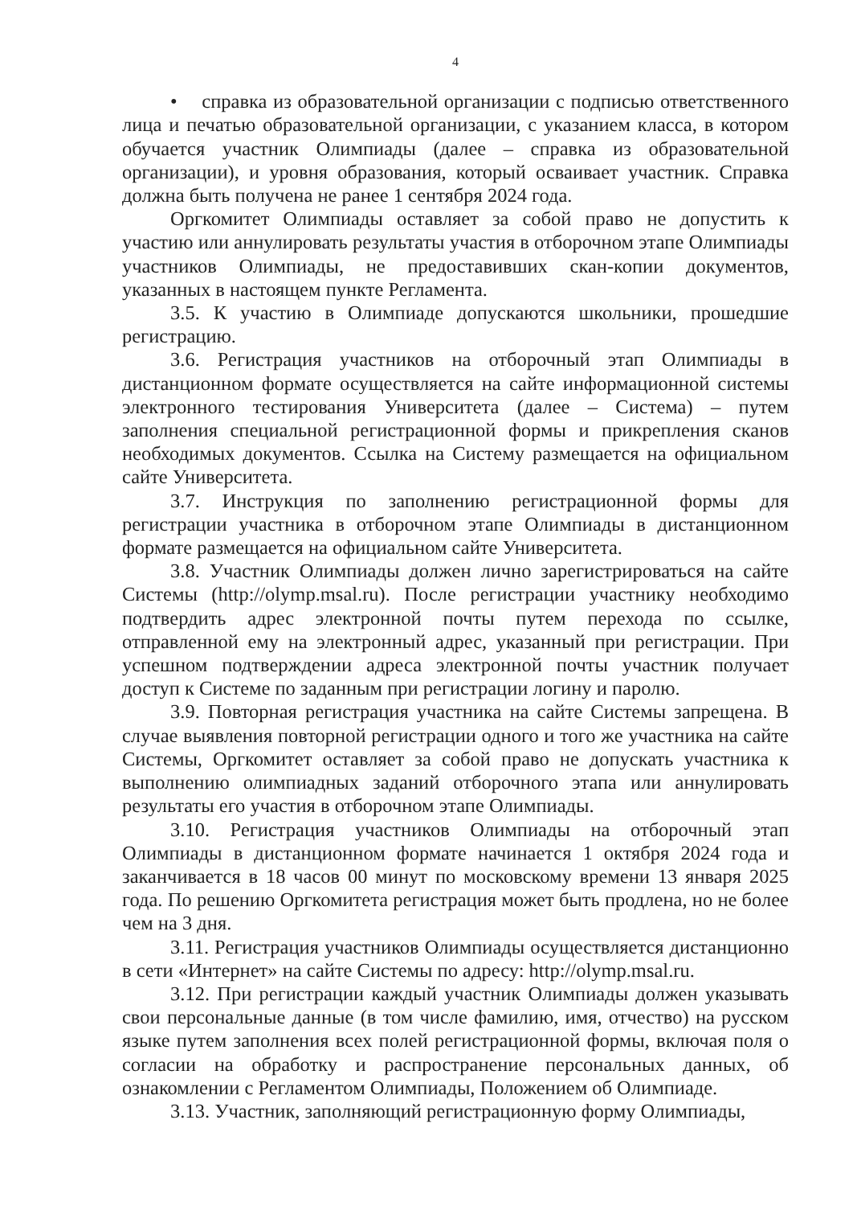4
• справка из образовательной организации с подписью ответственного лица и печатью образовательной организации, с указанием класса, в котором обучается участник Олимпиады (далее – справка из образовательной организации), и уровня образования, который осваивает участник. Справка должна быть получена не ранее 1 сентября 2024 года.
Оргкомитет Олимпиады оставляет за собой право не допустить к участию или аннулировать результаты участия в отборочном этапе Олимпиады участников Олимпиады, не предоставивших скан-копии документов, указанных в настоящем пункте Регламента.
3.5. К участию в Олимпиаде допускаются школьники, прошедшие регистрацию.
3.6. Регистрация участников на отборочный этап Олимпиады в дистанционном формате осуществляется на сайте информационной системы электронного тестирования Университета (далее – Система) – путем заполнения специальной регистрационной формы и прикрепления сканов необходимых документов. Ссылка на Систему размещается на официальном сайте Университета.
3.7. Инструкция по заполнению регистрационной формы для регистрации участника в отборочном этапе Олимпиады в дистанционном формате размещается на официальном сайте Университета.
3.8. Участник Олимпиады должен лично зарегистрироваться на сайте Системы (http://olymp.msal.ru). После регистрации участнику необходимо подтвердить адрес электронной почты путем перехода по ссылке, отправленной ему на электронный адрес, указанный при регистрации. При успешном подтверждении адреса электронной почты участник получает доступ к Системе по заданным при регистрации логину и паролю.
3.9. Повторная регистрация участника на сайте Системы запрещена. В случае выявления повторной регистрации одного и того же участника на сайте Системы, Оргкомитет оставляет за собой право не допускать участника к выполнению олимпиадных заданий отборочного этапа или аннулировать результаты его участия в отборочном этапе Олимпиады.
3.10. Регистрация участников Олимпиады на отборочный этап Олимпиады в дистанционном формате начинается 1 октября 2024 года и заканчивается в 18 часов 00 минут по московскому времени 13 января 2025 года. По решению Оргкомитета регистрация может быть продлена, но не более чем на 3 дня.
3.11. Регистрация участников Олимпиады осуществляется дистанционно в сети «Интернет» на сайте Системы по адресу: http://olymp.msal.ru.
3.12. При регистрации каждый участник Олимпиады должен указывать свои персональные данные (в том числе фамилию, имя, отчество) на русском языке путем заполнения всех полей регистрационной формы, включая поля о согласии на обработку и распространение персональных данных, об ознакомлении с Регламентом Олимпиады, Положением об Олимпиаде.
3.13. Участник, заполняющий регистрационную форму Олимпиады,